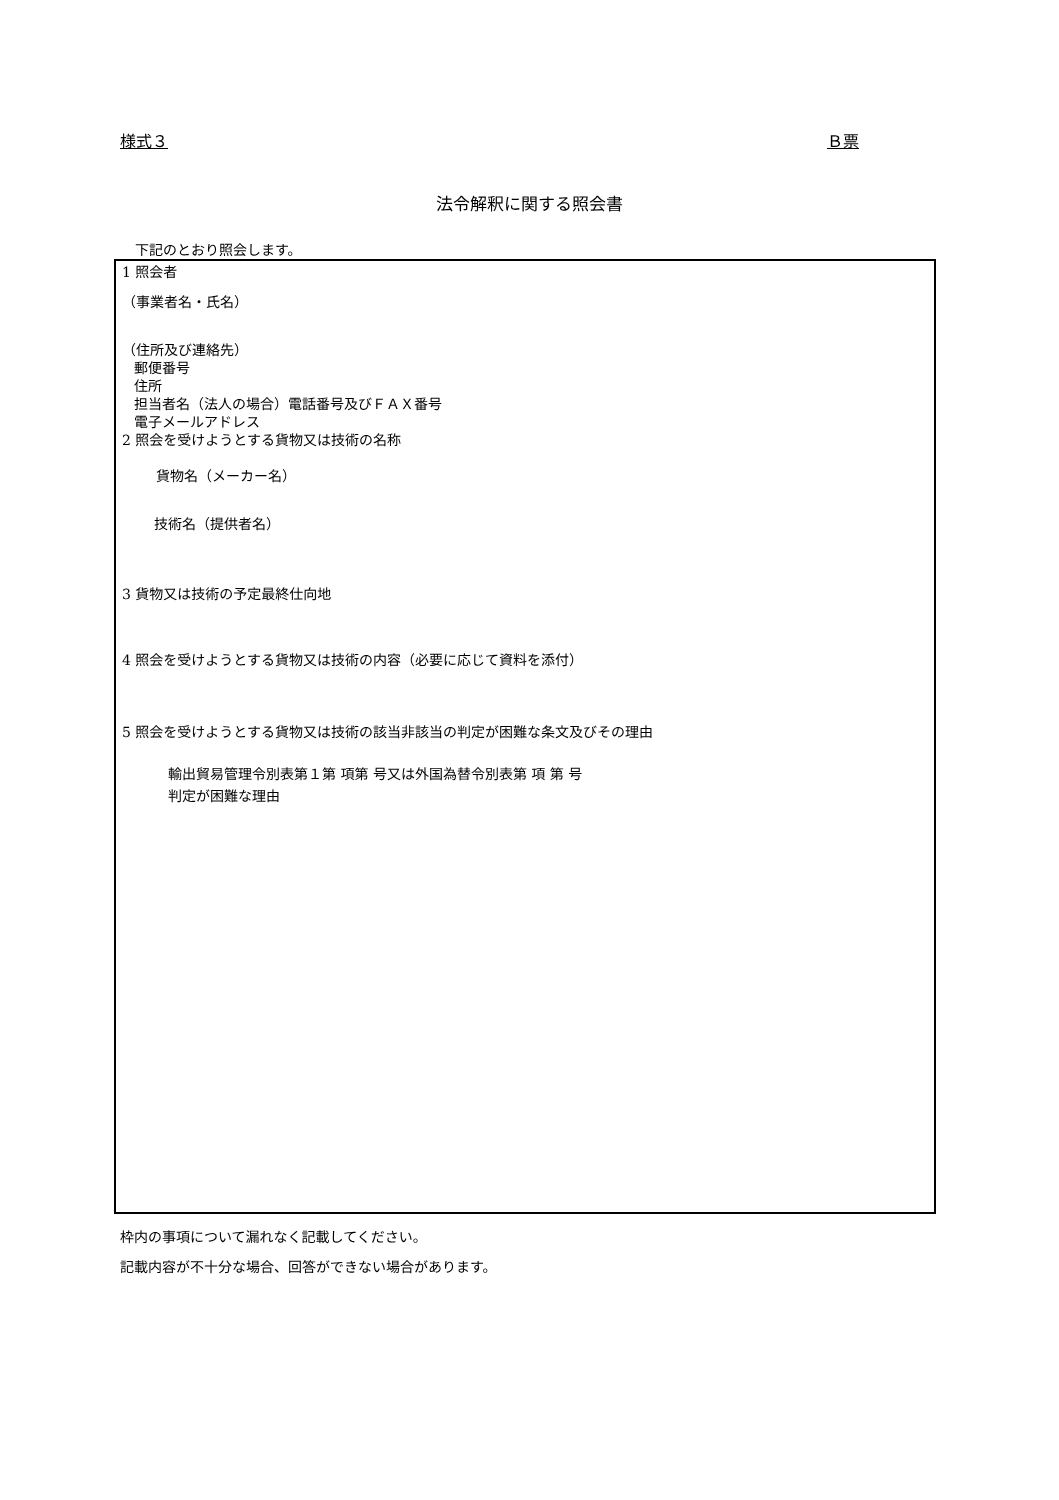様式３ Ｂ票
法令解釈に関する照会書
下記のとおり照会します。
1 照会者
（事業者名・氏名）
（住所及び連絡先）
郵便番号
住所
担当者名（法人の場合）電話番号及びＦＡＸ番号
電子メールアドレス
2 照会を受けようとする貨物又は技術の名称
貨物名（メーカー名）
技術名（提供者名）
3 貨物又は技術の予定最終仕向地
4 照会を受けようとする貨物又は技術の内容（必要に応じて資料を添付）
5 照会を受けようとする貨物又は技術の該当非該当の判定が困難な条文及びその理由
輸出貿易管理令別表第１第 項第 号又は外国為替令別表第 項 第 号
判定が困難な理由
枠内の事項について漏れなく記載してください。
記載内容が不十分な場合、回答ができない場合があります。